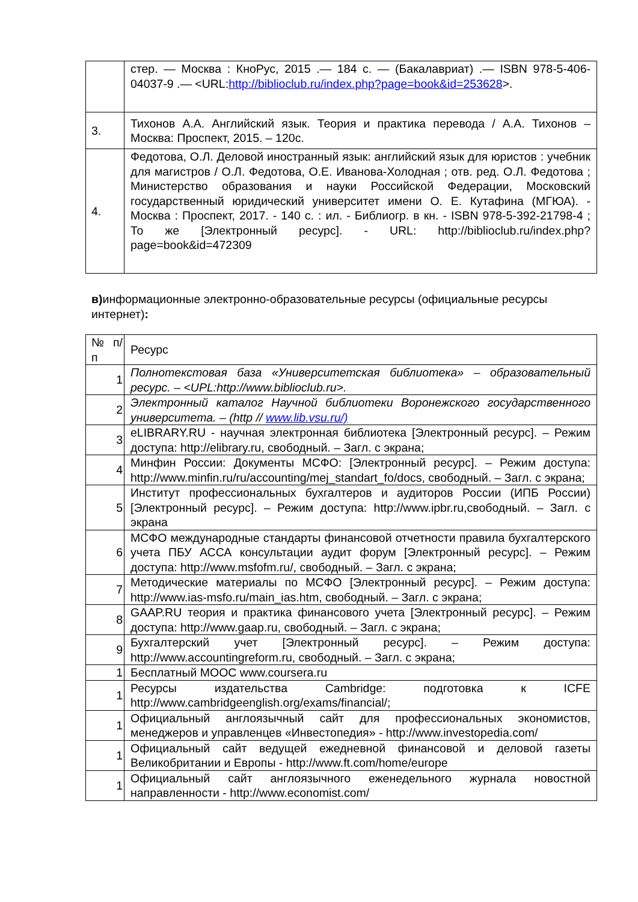| | стер. — Москва : КноРус, 2015 .— 184 с. — (Бакалавриат) .— ISBN 978-5-406-04037-9 .— <URL: http://biblioclub.ru/index.php?page=book&id=253628 >. |
| 3. | Тихонов А.А. Английский язык. Теория и практика перевода / А.А. Тихонов – Москва: Проспект, 2015. – 120с. |
| 4. | Федотова, О.Л. Деловой иностранный язык: английский язык для юристов : учебник для магистров / О.Л. Федотова, О.Е. Иванова-Холодная ; отв. ред. О.Л. Федотова ; Министерство образования и науки Российской Федерации, Московский государственный юридический университет имени О. Е. Кутафина (МГЮА). - Москва : Проспект, 2017. - 140 с. : ил. - Библиогр. в кн. - ISBN 978-5-392-21798-4 ; То же [Электронный ресурс]. - URL: http://biblioclub.ru/index.php?page=book&id=472309 |
в) информационные электронно-образовательные ресурсы (официальные ресурсы интернет):
| № п/п | Ресурс |
| 1 | Полнотекстовая база «Университетская библиотека» – образовательный ресурс. – <UPL:http://www.biblioclub.ru>. |
| 2 | Электронный каталог Научной библиотеки Воронежского государственного университета. – (http // www.lib.vsu.ru/) |
| 3 | eLIBRARY.RU - научная электронная библиотека [Электронный ресурс]. – Режим доступа: http://elibrary.ru, свободный. – Загл. с экрана; |
| 4 | Минфин России: Документы МСФО: [Электронный ресурс]. – Режим доступа: http://www.minfin.ru/ru/accounting/mej_standart_fo/docs, свободный. – Загл. с экрана; |
| 5 | Институт профессиональных бухгалтеров и аудиторов России (ИПБ России) [Электронный ресурс]. – Режим доступа: http://www.ipbr.ru,свободный. – Загл. с экрана |
| 6 | МСФО международные стандарты финансовой отчетности правила бухгалтерского учета ПБУ АССА консультации аудит форум [Электронный ресурс]. – Режим доступа: http://www.msfofm.ru/, свободный. – Загл. с экрана; |
| 7 | Методические материалы по МСФО [Электронный ресурс]. – Режим доступа: http://www.ias-msfo.ru/main_ias.htm, свободный. – Загл. с экрана; |
| 8 | GAAP.RU теория и практика финансового учета [Электронный ресурс]. – Режим доступа: http://www.gaap.ru, свободный. – Загл. с экрана; |
| 9 | Бухгалтерский учет [Электронный ресурс]. – Режим доступа: http://www.accountingreform.ru, свободный. – Загл. с экрана; |
| 1 | Бесплатный МООС www.coursera.ru |
| 1 | Ресурсы издательства Cambridge: подготовка к ICFE http://www.cambridgeenglish.org/exams/financial/; |
| 1 | Официальный англоязычный сайт для профессиональных экономистов, менеджеров и управленцев «Инвестопедия» - http://www.investopedia.com/ |
| 1 | Официальный сайт ведущей ежедневной финансовой и деловой газеты Великобритании и Европы - http://www.ft.com/home/europe |
| 1 | Официальный сайт англоязычного еженедельного журнала новостной направленности - http://www.economist.com/ |